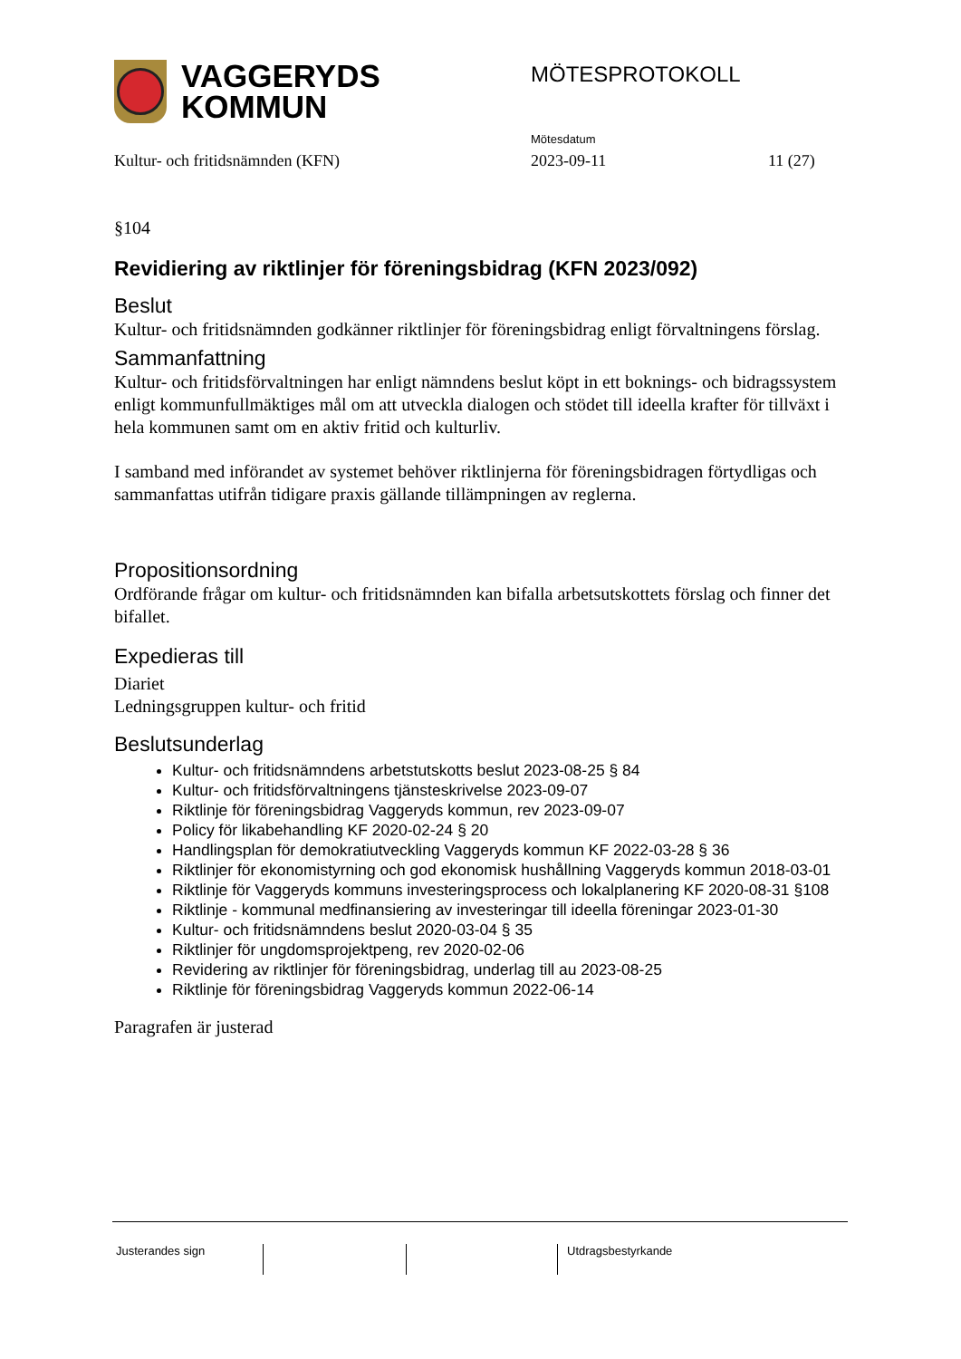VAGGERYDS
KOMMUN
MÖTESPROTOKOLL
Mötesdatum
Kultur- och fritidsnämnden (KFN) 2023-09-11 11 (27)
§104
Revidiering av riktlinjer för föreningsbidrag (KFN 2023/092)
Beslut
Kultur- och fritidsnämnden godkänner riktlinjer för föreningsbidrag enligt förvaltningens förslag.
Sammanfattning
Kultur- och fritidsförvaltningen har enligt nämndens beslut köpt in ett boknings- och bidragssystem enligt kommunfullmäktiges mål om att utveckla dialogen och stödet till ideella krafter för tillväxt i hela kommunen samt om en aktiv fritid och kulturliv.
I samband med införandet av systemet behöver riktlinjerna för föreningsbidragen förtydligas och sammanfattas utifrån tidigare praxis gällande tillämpningen av reglerna.
Propositionsordning
Ordförande frågar om kultur- och fritidsnämnden kan bifalla arbetsutskottets förslag och finner det bifallet.
Expedieras till
Diariet
Ledningsgruppen kultur- och fritid
Beslutsunderlag
Kultur- och fritidsnämndens arbetstutskotts beslut 2023-08-25 § 84
Kultur- och fritidsförvaltningens tjänsteskrivelse 2023-09-07
Riktlinje för föreningsbidrag Vaggeryds kommun, rev 2023-09-07
Policy för likabehandling KF 2020-02-24 § 20
Handlingsplan för demokratiutveckling Vaggeryds kommun KF 2022-03-28 § 36
Riktlinjer för ekonomistyrning och god ekonomisk hushållning Vaggeryds kommun 2018-03-01
Riktlinje för Vaggeryds kommuns investeringsprocess och lokalplanering KF 2020-08-31 §108
Riktlinje - kommunal medfinansiering av investeringar till ideella föreningar 2023-01-30
Kultur- och fritidsnämndens beslut 2020-03-04 § 35
Riktlinjer för ungdomsprojektpeng, rev 2020-02-06
Revidering av riktlinjer för föreningsbidrag, underlag till au 2023-08-25
Riktlinje för föreningsbidrag Vaggeryds kommun 2022-06-14
Paragrafen är justerad
Justerandes sign Utdragsbestyrkande